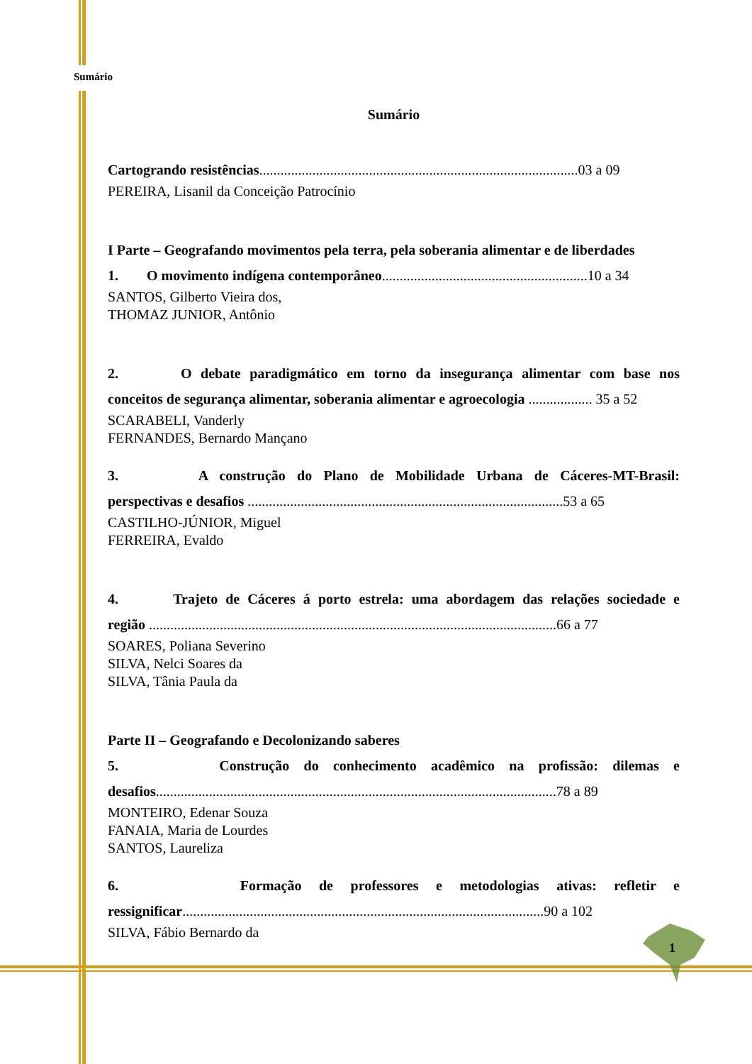Sumário
Sumário
Cartogrando resistências..........................................................................................03 a 09
PEREIRA, Lisanil da Conceição Patrocínio
I Parte – Geografando movimentos pela terra, pela soberania alimentar e de liberdades
1. O movimento indígena contemporâneo..........................................................10 a 34
SANTOS, Gilberto Vieira dos,
THOMAZ JUNIOR, Antônio
2. O debate paradigmático em torno da insegurança alimentar com base nos
conceitos de segurança alimentar, soberania alimentar e agroecologia .................. 35 a 52
SCARABELI, Vanderly
FERNANDES, Bernardo Mançano
3. A construção do Plano de Mobilidade Urbana de Cáceres-MT-Brasil:
perspectivas e desafios .........................................................................................53 a 65
CASTILHO-JÚNIOR, Miguel
FERREIRA, Evaldo
4. Trajeto de Cáceres á porto estrela: uma abordagem das relações sociedade e
região ...................................................................................................................66 a 77
SOARES, Poliana Severino
SILVA, Nelci Soares da
SILVA, Tânia Paula da
Parte II – Geografando e Decolonizando saberes
5. Construção do conhecimento acadêmico na profissão: dilemas e
desafios.................................................................................................................78 a 89
MONTEIRO, Edenar Souza
FANAIA, Maria de Lourdes
SANTOS, Laureliza
6. Formação de professores e metodologias ativas: refletir e
ressignificar......................................................................................................90 a 102
SILVA, Fábio Bernardo da
1